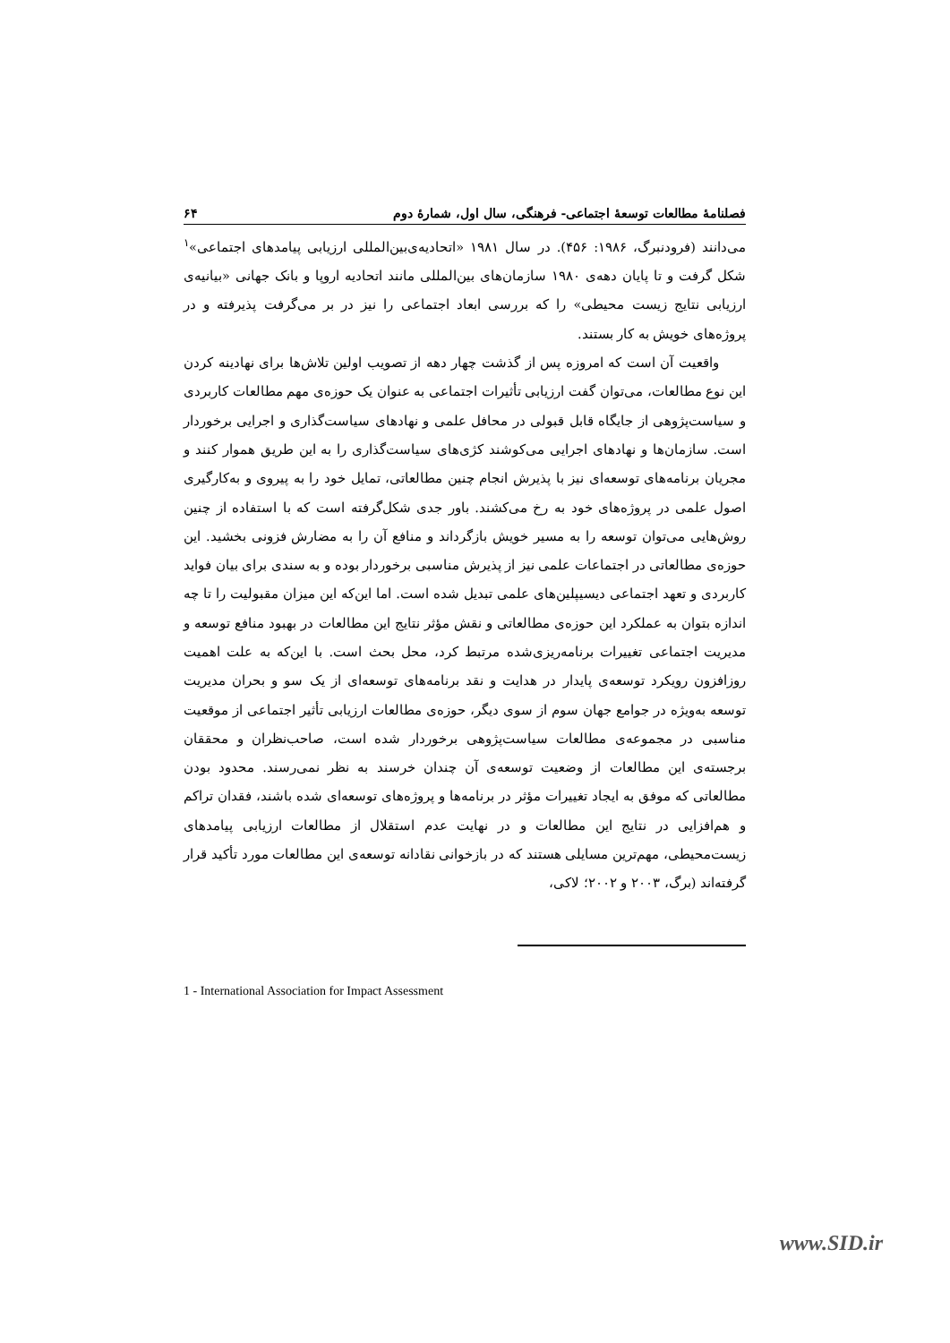فصلنامهٔ مطالعات توسعهٔ اجتماعی- فرهنگی، سال اول، شمارهٔ دوم ۶۴
می‌دانند (فرودنبرگ، ۱۹۸۶: ۴۵۶). در سال ۱۹۸۱ «اتحادیه‌ی‌بین‌المللی ارزیابی پیامدهای اجتماعی»<sup>۱</sup> شکل گرفت و تا پایان دهه‌ی ۱۹۸۰ سازمان‌های بین‌المللی مانند اتحادیه اروپا و بانک جهانی «بیانیه‌ی ارزیابی نتایج زیست محیطی» را که بررسی ابعاد اجتماعی را نیز در بر می‌گرفت پذیرفته و در پروژه‌های خویش به کار بستند.
واقعیت آن است که امروزه پس از گذشت چهار دهه از تصویب اولین تلاش‌ها برای نهادینه کردن این نوع مطالعات، می‌توان گفت ارزیابی تأثیرات اجتماعی به عنوان یک حوزه‌ی مهم مطالعات کاربردی و سیاست‌پژوهی از جایگاه قابل قبولی در محافل علمی و نهادهای سیاست‌گذاری و اجرایی برخوردار است. سازمان‌ها و نهادهای اجرایی می‌کوشند کژی‌های سیاست‌گذاری را به این طریق هموار کنند و مجریان برنامه‌های توسعه‌ای نیز با پذیرش انجام چنین مطالعاتی، تمایل خود را به پیروی و به‌کارگیری اصول علمی در پروژه‌های خود به رخ می‌کشند. باور جدی شکل‌گرفته است که با استفاده از چنین روش‌هایی می‌توان توسعه را به مسیر خویش بازگرداند و منافع آن را به مضارش فزونی بخشید. این حوزه‌ی مطالعاتی در اجتماعات علمی نیز از پذیرش مناسبی برخوردار بوده و به سندی برای بیان فواید کاربردی و تعهد اجتماعی دیسیپلین‌های علمی تبدیل شده است. اما این‌که این میزان مقبولیت را تا چه اندازه بتوان به عملکرد این حوزه‌ی مطالعاتی و نقش مؤثر نتایج این مطالعات در بهبود منافع توسعه و مدیریت اجتماعی تغییرات برنامه‌ریزی‌شده مرتبط کرد، محل بحث است. با این‌که به علت اهمیت روزافزون رویکرد توسعه‌ی پایدار در هدایت و نقد برنامه‌های توسعه‌ای از یک سو و بحران مدیریت توسعه به‌ویژه در جوامع جهان سوم از سوی دیگر، حوزه‌ی مطالعات ارزیابی تأثیر اجتماعی از موقعیت مناسبی در مجموعه‌ی مطالعات سیاست‌پژوهی برخوردار شده است، صاحب‌نظران و محققان برجسته‌ی این مطالعات از وضعیت توسعه‌ی آن چندان خرسند به نظر نمی‌رسند. محدود بودن مطالعاتی که موفق به ایجاد تغییرات مؤثر در برنامه‌ها و پروژه‌های توسعه‌ای شده باشند، فقدان تراکم و هم‌افزایی در نتایج این مطالعات و در نهایت عدم استقلال از مطالعات ارزیابی پیامدهای زیست‌محیطی، مهم‌ترین مسایلی هستند که در بازخوانی نقادانه توسعه‌ی این مطالعات مورد تأکید قرار گرفته‌اند (برگ، ۲۰۰۳ و ۲۰۰۲؛ لاکی،
1 - International Association for Impact Assessment
www.SID.ir